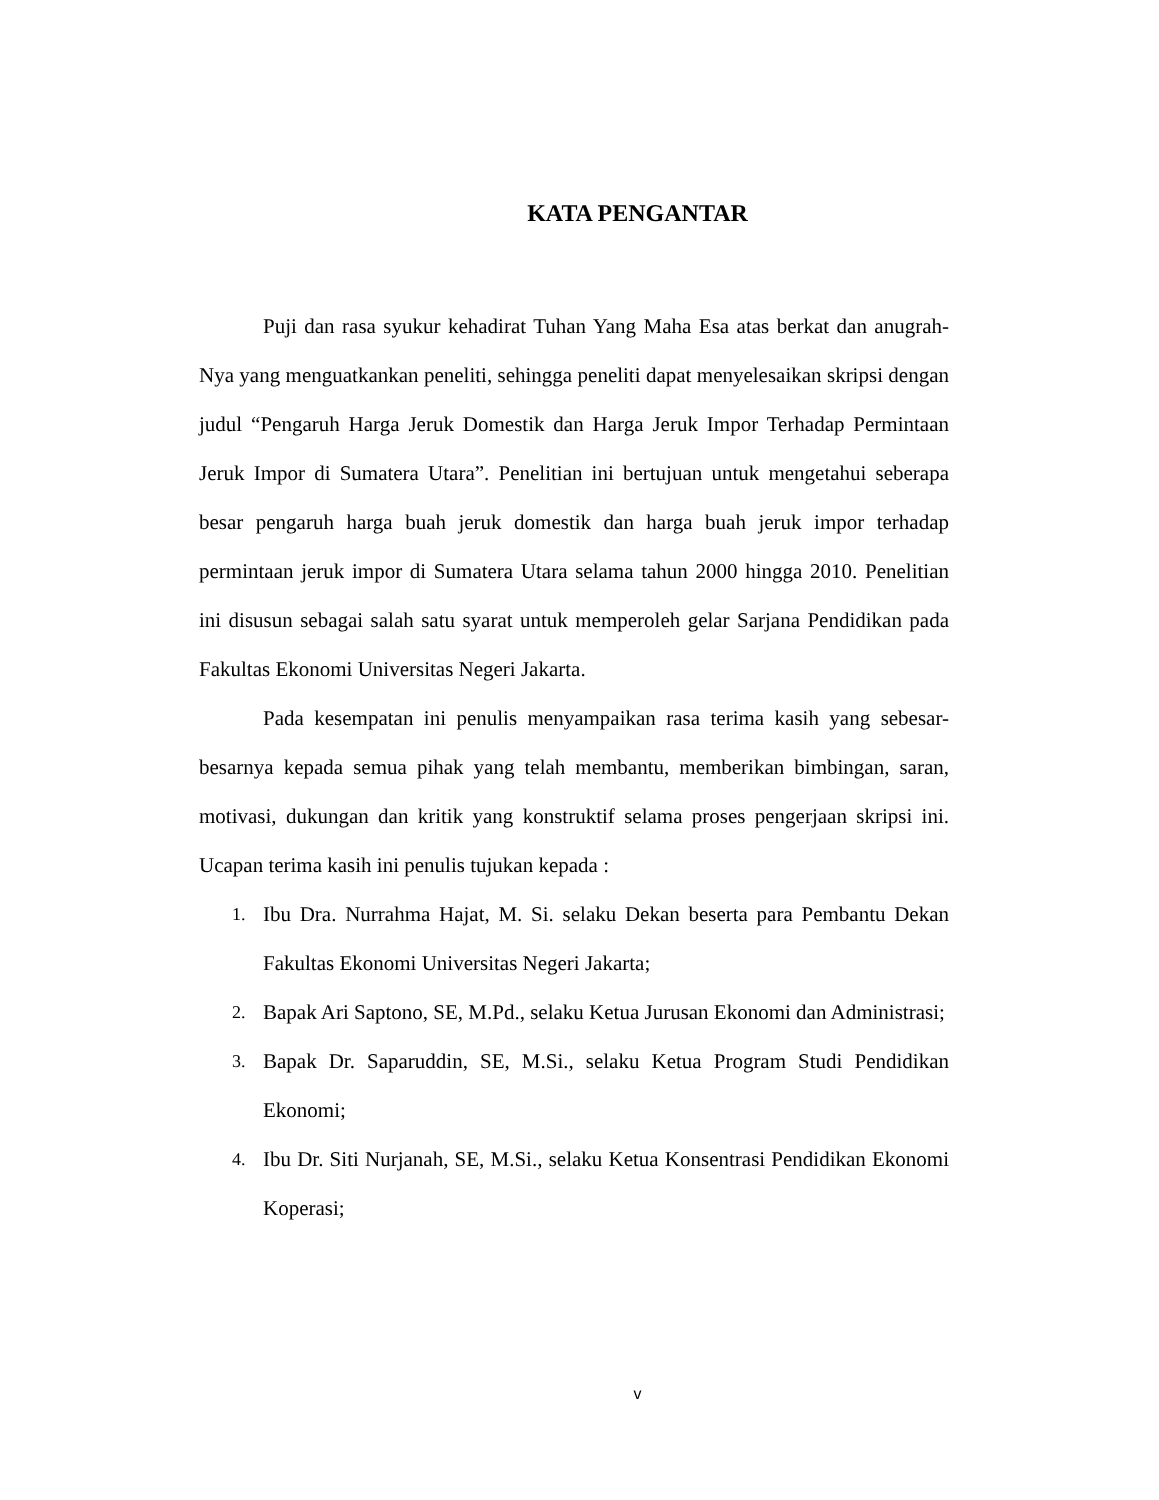KATA PENGANTAR
Puji dan rasa syukur kehadirat Tuhan Yang Maha Esa atas berkat dan anugrah-Nya yang menguatkankan peneliti, sehingga peneliti dapat menyelesaikan skripsi dengan judul “Pengaruh Harga Jeruk Domestik dan Harga Jeruk Impor Terhadap Permintaan Jeruk Impor di Sumatera Utara”. Penelitian ini bertujuan untuk mengetahui seberapa besar pengaruh harga buah jeruk domestik dan harga buah jeruk impor terhadap permintaan jeruk impor di Sumatera Utara selama tahun 2000 hingga 2010. Penelitian ini disusun sebagai salah satu syarat untuk memperoleh gelar Sarjana Pendidikan pada Fakultas Ekonomi Universitas Negeri Jakarta.
Pada kesempatan ini penulis menyampaikan rasa terima kasih yang sebesar-besarnya kepada semua pihak yang telah membantu, memberikan bimbingan, saran, motivasi, dukungan dan kritik yang konstruktif selama proses pengerjaan skripsi ini. Ucapan terima kasih ini penulis tujukan kepada :
1. Ibu Dra. Nurrahma Hajat, M. Si. selaku Dekan beserta para Pembantu Dekan Fakultas Ekonomi Universitas Negeri Jakarta;
2. Bapak Ari Saptono, SE, M.Pd., selaku Ketua Jurusan Ekonomi dan Administrasi;
3. Bapak Dr. Saparuddin, SE, M.Si., selaku Ketua Program Studi Pendidikan Ekonomi;
4. Ibu Dr. Siti Nurjanah, SE, M.Si., selaku Ketua Konsentrasi Pendidikan Ekonomi Koperasi;
v